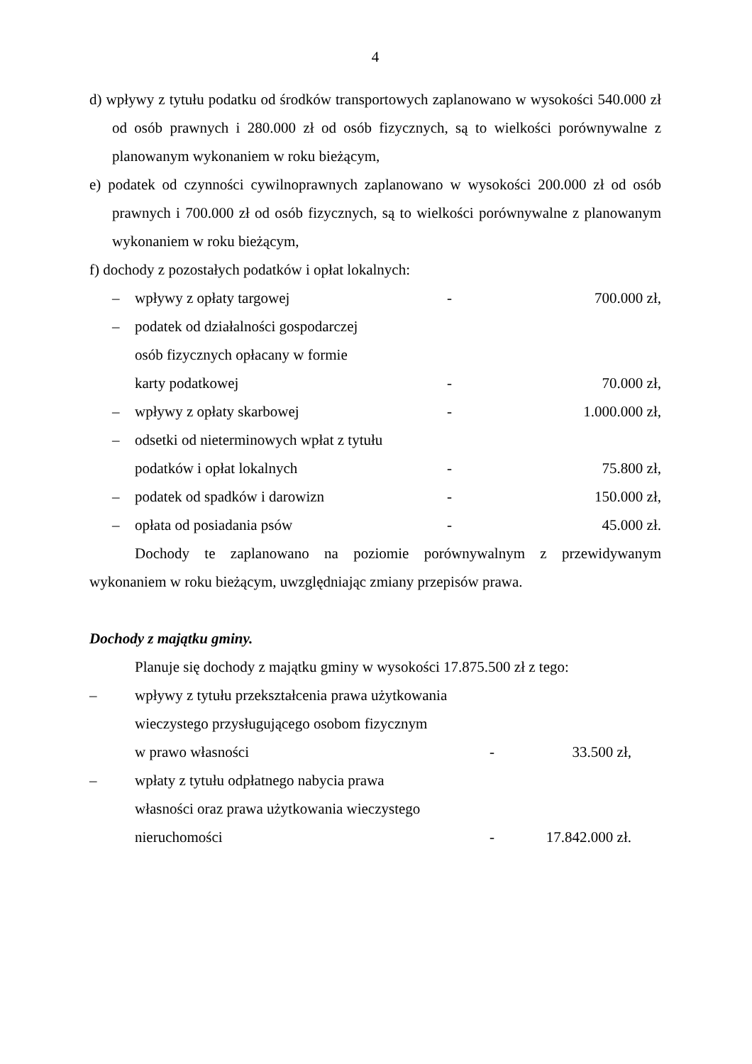4
d) wpływy z tytułu podatku od środków transportowych zaplanowano w wysokości 540.000 zł od osób prawnych i 280.000 zł od osób fizycznych, są to wielkości porównywalne z planowanym wykonaniem w roku bieżącym,
e) podatek od czynności cywilnoprawnych zaplanowano w wysokości 200.000 zł od osób prawnych i 700.000 zł od osób fizycznych, są to wielkości porównywalne z planowanym wykonaniem w roku bieżącym,
f) dochody z pozostałych podatków i opłat lokalnych:
– wpływy z opłaty targowej - 700.000 zł,
– podatek od działalności gospodarczej
osób fizycznych opłacany w formie
karty podatkowej
-
70.000 zł,
– wpływy z opłaty skarbowej - 1.000.000 zł,
– odsetki od nieterminowych wpłat z tytułu
podatków i opłat lokalnych
-
75.800 zł,
– podatek od spadków i darowizn - 150.000 zł,
– opłata od posiadania psów - 45.000 zł.
Dochody te zaplanowano na poziomie porównywalnym z przewidywanym wykonaniem w roku bieżącym, uwzględniając zmiany przepisów prawa.
Dochody z majątku gminy.
Planuje się dochody z majątku gminy w wysokości 17.875.500 zł z tego:
– wpływy z tytułu przekształcenia prawa użytkowania
wieczystego przysługującego osobom fizycznym
w prawo własności
-
33.500 zł,
– wpłaty z tytułu odpłatnego nabycia prawa
własności oraz prawa użytkowania wieczystego
nieruchomości
-
17.842.000 zł.